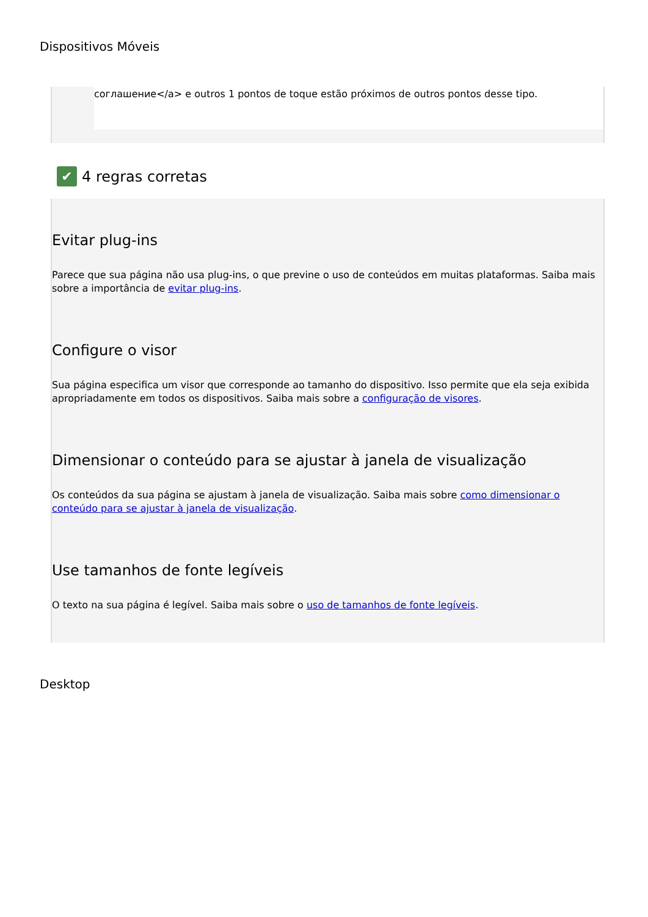Dispositivos Móveis
соглашение</a> e outros 1 pontos de toque estão próximos de outros pontos desse tipo.
✔ 4 regras corretas
Evitar plug-ins
Parece que sua página não usa plug-ins, o que previne o uso de conteúdos em muitas plataformas. Saiba mais sobre a importância de evitar plug-ins.
Configure o visor
Sua página especifica um visor que corresponde ao tamanho do dispositivo. Isso permite que ela seja exibida apropriadamente em todos os dispositivos. Saiba mais sobre a configuração de visores.
Dimensionar o conteúdo para se ajustar à janela de visualização
Os conteúdos da sua página se ajustam à janela de visualização. Saiba mais sobre como dimensionar o conteúdo para se ajustar à janela de visualização.
Use tamanhos de fonte legíveis
O texto na sua página é legível. Saiba mais sobre o uso de tamanhos de fonte legíveis.
Desktop